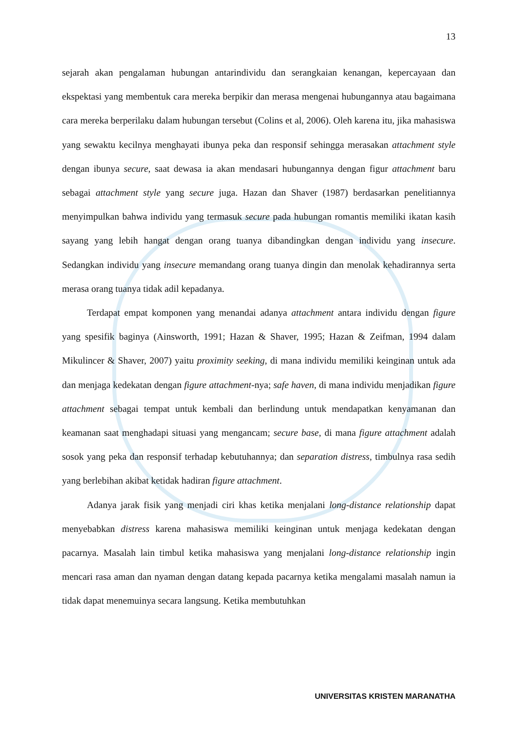13
sejarah akan pengalaman hubungan antarindividu dan serangkaian kenangan, kepercayaan dan ekspektasi yang membentuk cara mereka berpikir dan merasa mengenai hubungannya atau bagaimana cara mereka berperilaku dalam hubungan tersebut (Colins et al, 2006). Oleh karena itu, jika mahasiswa yang sewaktu kecilnya menghayati ibunya peka dan responsif sehingga merasakan attachment style dengan ibunya secure, saat dewasa ia akan mendasari hubungannya dengan figur attachment baru sebagai attachment style yang secure juga. Hazan dan Shaver (1987) berdasarkan penelitiannya menyimpulkan bahwa individu yang termasuk secure pada hubungan romantis memiliki ikatan kasih sayang yang lebih hangat dengan orang tuanya dibandingkan dengan individu yang insecure. Sedangkan individu yang insecure memandang orang tuanya dingin dan menolak kehadirannya serta merasa orang tuanya tidak adil kepadanya.
Terdapat empat komponen yang menandai adanya attachment antara individu dengan figure yang spesifik baginya (Ainsworth, 1991; Hazan & Shaver, 1995; Hazan & Zeifman, 1994 dalam Mikulincer & Shaver, 2007) yaitu proximity seeking, di mana individu memiliki keinginan untuk ada dan menjaga kedekatan dengan figure attachment-nya; safe haven, di mana individu menjadikan figure attachment sebagai tempat untuk kembali dan berlindung untuk mendapatkan kenyamanan dan keamanan saat menghadapi situasi yang mengancam; secure base, di mana figure attachment adalah sosok yang peka dan responsif terhadap kebutuhannya; dan separation distress, timbulnya rasa sedih yang berlebihan akibat ketidak hadiran figure attachment.
Adanya jarak fisik yang menjadi ciri khas ketika menjalani long-distance relationship dapat menyebabkan distress karena mahasiswa memiliki keinginan untuk menjaga kedekatan dengan pacarnya. Masalah lain timbul ketika mahasiswa yang menjalani long-distance relationship ingin mencari rasa aman dan nyaman dengan datang kepada pacarnya ketika mengalami masalah namun ia tidak dapat menemuinya secara langsung. Ketika membutuhkan
UNIVERSITAS KRISTEN MARANATHA